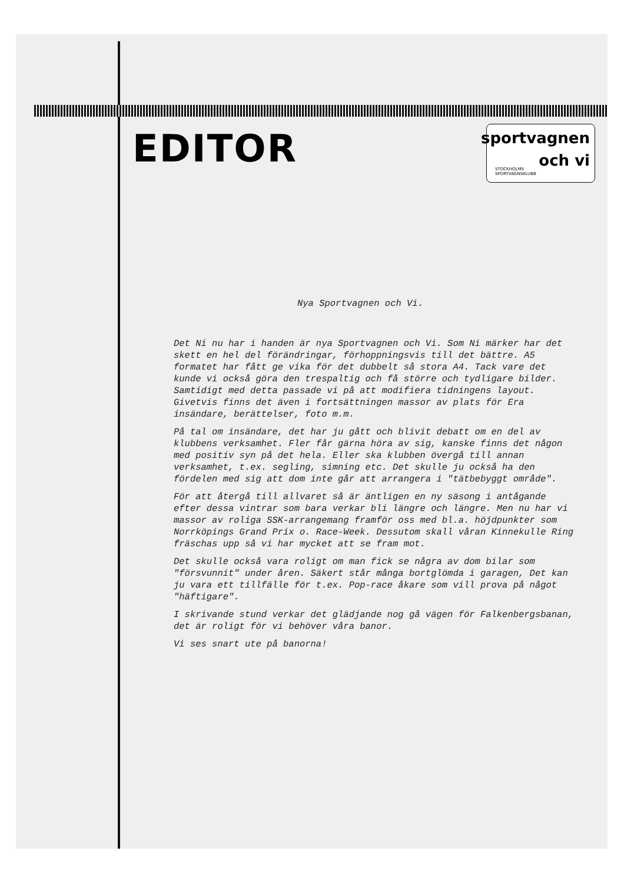EDITOR
sportvagnen
och vi
STOCKHOLMS
SPORTVAGNSKLUBB
Nya Sportvagnen och Vi.
Det Ni nu har i handen är nya Sportvagnen och Vi. Som Ni märker har det skett en hel del förändringar, förhoppningsvis till det bättre. A5 formatet har fått ge vika för det dubbelt så stora A4. Tack vare det kunde vi också göra den trespaltig och få större och tydligare bilder. Samtidigt med detta passade vi på att modifiera tidningens layout.
Givetvis finns det även i fortsättningen massor av plats för Era insändare, berättelser, foto m.m.
På tal om insändare, det har ju gått och blivit debatt om en del av klubbens verksamhet. Fler får gärna höra av sig, kanske finns det någon med positiv syn på det hela. Eller ska klubben övergå till annan verksamhet, t.ex. segling, simning etc. Det skulle ju också ha den fördelen med sig att dom inte går att arrangera i "tätbebyggt område".
För att återgå till allvaret så är äntligen en ny säsong i antågande efter dessa vintrar som bara verkar bli längre och längre. Men nu har vi massor av roliga SSK-arrangemang framför oss med bl.a. höjdpunkter som Norrköpings Grand Prix o. Race-Week. Dessutom skall våran Kinnekulle Ring fräschas upp så vi har mycket att se fram mot.
Det skulle också vara roligt om man fick se några av dom bilar som "försvunnit" under åren. Säkert står många bortglömda i garagen, Det kan ju vara ett tillfälle för t.ex. Pop-race åkare som vill prova på något "häftigare".
I skrivande stund verkar det glädjande nog gå vägen för Falkenbergsbanan, det är roligt för vi behöver våra banor.
Vi ses snart ute på banorna!